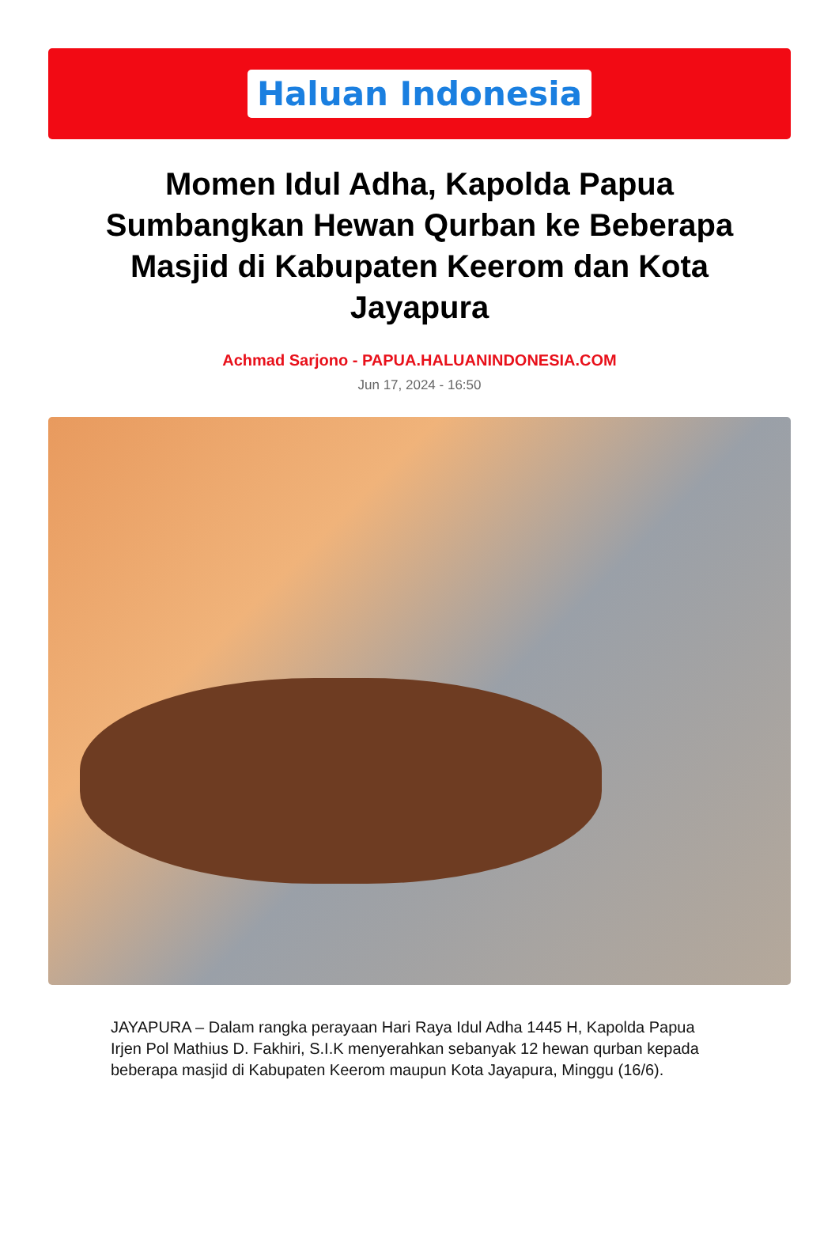Haluan Indonesia
Momen Idul Adha, Kapolda Papua Sumbangkan Hewan Qurban ke Beberapa Masjid di Kabupaten Keerom dan Kota Jayapura
Achmad Sarjono - PAPUA.HALUANINDONESIA.COM
Jun 17, 2024 - 16:50
JAYAPURA – Dalam rangka perayaan Hari Raya Idul Adha 1445 H, Kapolda Papua Irjen Pol Mathius D. Fakhiri, S.I.K menyerahkan sebanyak 12 hewan qurban kepada beberapa masjid di Kabupaten Keerom maupun Kota Jayapura, Minggu (16/6).